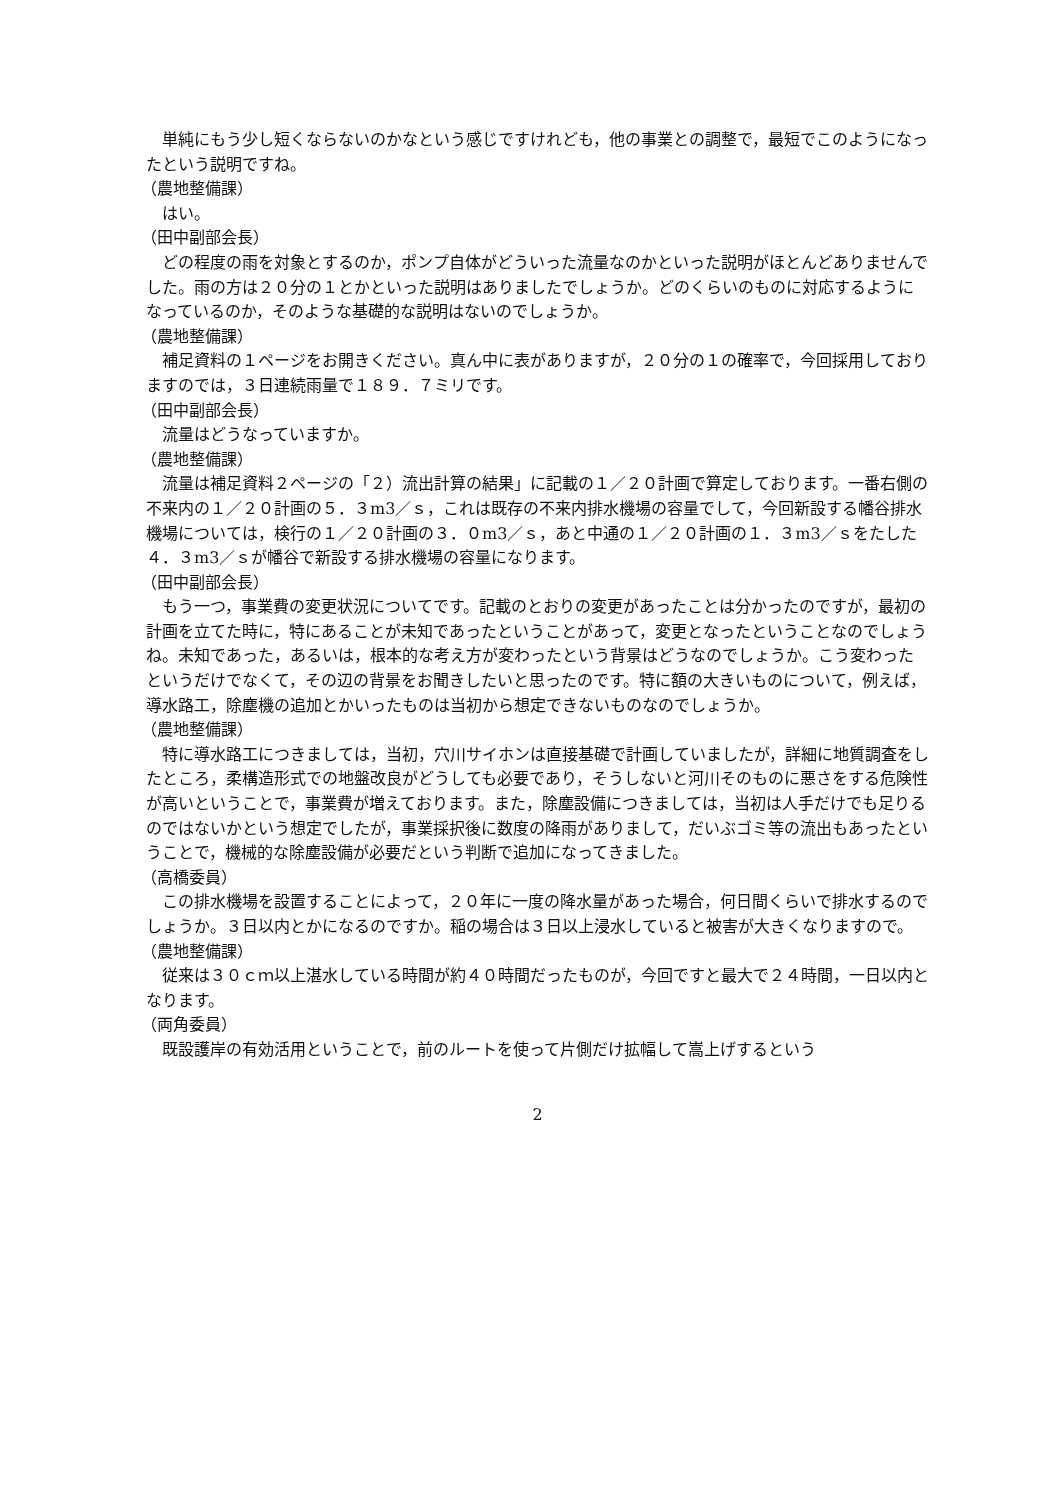単純にもう少し短くならないのかなという感じですけれども，他の事業との調整で，最短でこのようになったという説明ですね。
（農地整備課）
はい。
（田中副部会長）
どの程度の雨を対象とするのか，ポンプ自体がどういった流量なのかといった説明がほとんどありませんでした。雨の方は２０分の１とかといった説明はありましたでしょうか。どのくらいのものに対応するようになっているのか，そのような基礎的な説明はないのでしょうか。
（農地整備課）
補足資料の１ページをお開きください。真ん中に表がありますが，２０分の１の確率で，今回採用しておりますのでは，３日連続雨量で１８９．７ミリです。
（田中副部会長）
流量はどうなっていますか。
（農地整備課）
流量は補足資料２ページの「２）流出計算の結果」に記載の１／２０計画で算定しております。一番右側の不来内の１／２０計画の５．３m3／ｓ，これは既存の不来内排水機場の容量でして，今回新設する幡谷排水機場については，検行の１／２０計画の３．０m3／ｓ，あと中通の１／２０計画の１．３m3／ｓをたした４．３m3／ｓが幡谷で新設する排水機場の容量になります。
（田中副部会長）
もう一つ，事業費の変更状況についてです。記載のとおりの変更があったことは分かったのですが，最初の計画を立てた時に，特にあることが未知であったということがあって，変更となったということなのでしょうね。未知であった，あるいは，根本的な考え方が変わったという背景はどうなのでしょうか。こう変わったというだけでなくて，その辺の背景をお聞きしたいと思ったのです。特に額の大きいものについて，例えば，導水路工，除塵機の追加とかいったものは当初から想定できないものなのでしょうか。
（農地整備課）
特に導水路工につきましては，当初，穴川サイホンは直接基礎で計画していましたが，詳細に地質調査をしたところ，柔構造形式での地盤改良がどうしても必要であり，そうしないと河川そのものに悪さをする危険性が高いということで，事業費が増えております。また，除塵設備につきましては，当初は人手だけでも足りるのではないかという想定でしたが，事業採択後に数度の降雨がありまして，だいぶゴミ等の流出もあったということで，機械的な除塵設備が必要だという判断で追加になってきました。
（高橋委員）
この排水機場を設置することによって，２０年に一度の降水量があった場合，何日間くらいで排水するのでしょうか。３日以内とかになるのですか。稲の場合は３日以上浸水していると被害が大きくなりますので。
（農地整備課）
従来は３０ｃｍ以上湛水している時間が約４０時間だったものが，今回ですと最大で２４時間，一日以内となります。
（両角委員）
既設護岸の有効活用ということで，前のルートを使って片側だけ拡幅して嵩上げするという
2